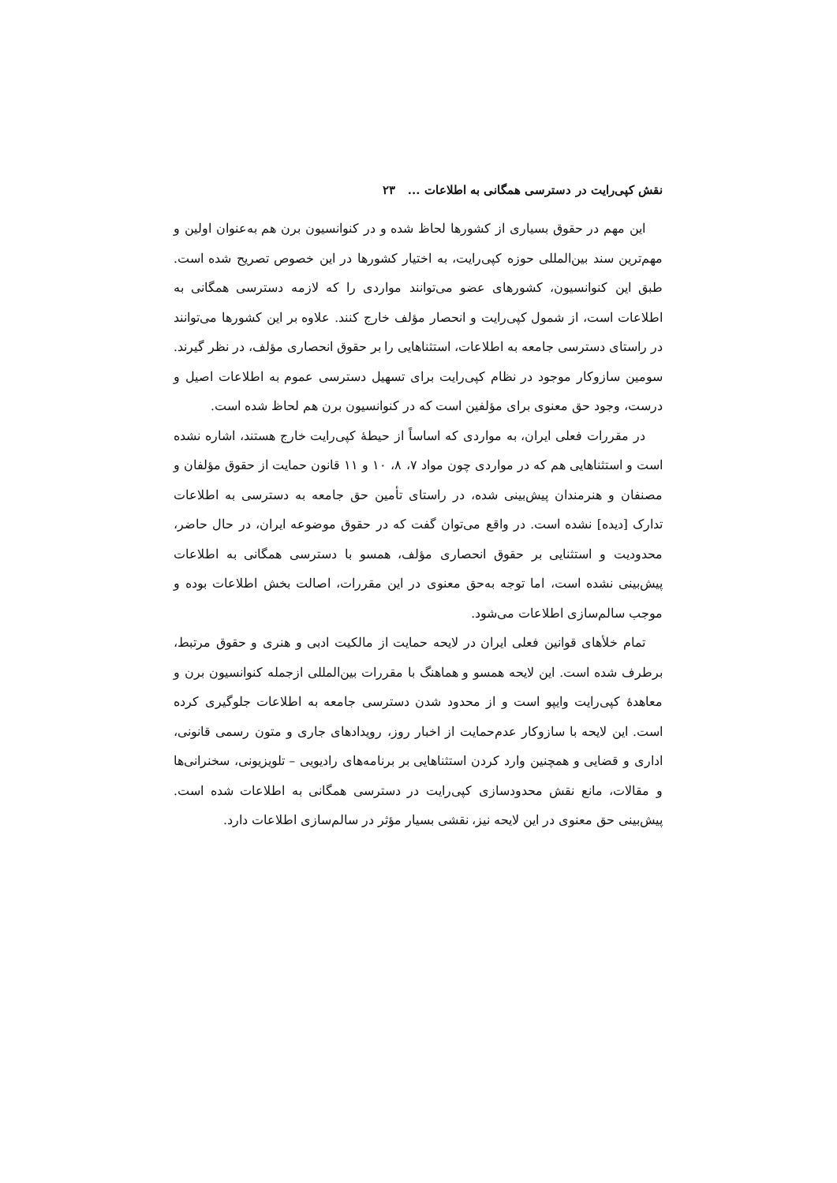نقش کپی‌رایت در دسترسی همگانی به اطلاعات ... ۲۳
این مهم در حقوق بسیاری از کشورها لحاظ شده و در کنوانسیون برن هم به‌عنوان اولین و مهم‌ترین سند بین‌المللی حوزه کپی‌رایت، به اختیار کشورها در این خصوص تصریح شده است. طبق این کنوانسیون، کشورهای عضو می‌توانند مواردی را که لازمه دسترسی همگانی به اطلاعات است، از شمول کپی‌رایت و انحصار مؤلف خارج کنند. علاوه بر این کشورها می‌توانند در راستای دسترسی جامعه به اطلاعات، استثناهایی را بر حقوق انحصاری مؤلف، در نظر گیرند. سومین سازوکار موجود در نظام کپی‌رایت برای تسهیل دسترسی عموم به اطلاعات اصیل و درست، وجود حق معنوی برای مؤلفین است که در کنوانسیون برن هم لحاظ شده است.
در مقررات فعلی ایران، به مواردی که اساساً از حیطهٔ کپی‌رایت خارج هستند، اشاره نشده است و استثناهایی هم که در مواردی چون مواد ۷، ۸، ۱۰ و ۱۱ قانون حمایت از حقوق مؤلفان و مصنفان و هنرمندان پیش‌بینی شده، در راستای تأمین حق جامعه به دسترسی به اطلاعات تدارک [دیده] نشده است. در واقع می‌توان گفت که در حقوق موضوعه ایران، در حال حاضر، محدودیت و استثنایی بر حقوق انحصاری مؤلف، همسو با دسترسی همگانی به اطلاعات پیش‌بینی نشده است، اما توجه به‌حق معنوی در این مقررات، اصالت بخش اطلاعات بوده و موجب سالم‌سازی اطلاعات می‌شود.
تمام خلأهای قوانین فعلی ایران در لایحه حمایت از مالکیت ادبی و هنری و حقوق مرتبط، برطرف شده است. این لایحه همسو و هماهنگ با مقررات بین‌المللی ازجمله کنوانسیون برن و معاهدهٔ کپی‌رایت وایپو است و از محدود شدن دسترسی جامعه به اطلاعات جلوگیری کرده است. این لایحه با سازوکار عدم‌حمایت از اخبار روز، رویدادهای جاری و متون رسمی قانونی، اداری و قضایی و همچنین وارد کردن استثناهایی بر برنامه‌های رادیویی – تلویزیونی، سخنرانی‌ها و مقالات، مانع نقش محدودسازی کپی‌رایت در دسترسی همگانی به اطلاعات شده است. پیش‌بینی حق معنوی در این لایحه نیز، نقشی بسیار مؤثر در سالم‌سازی اطلاعات دارد.